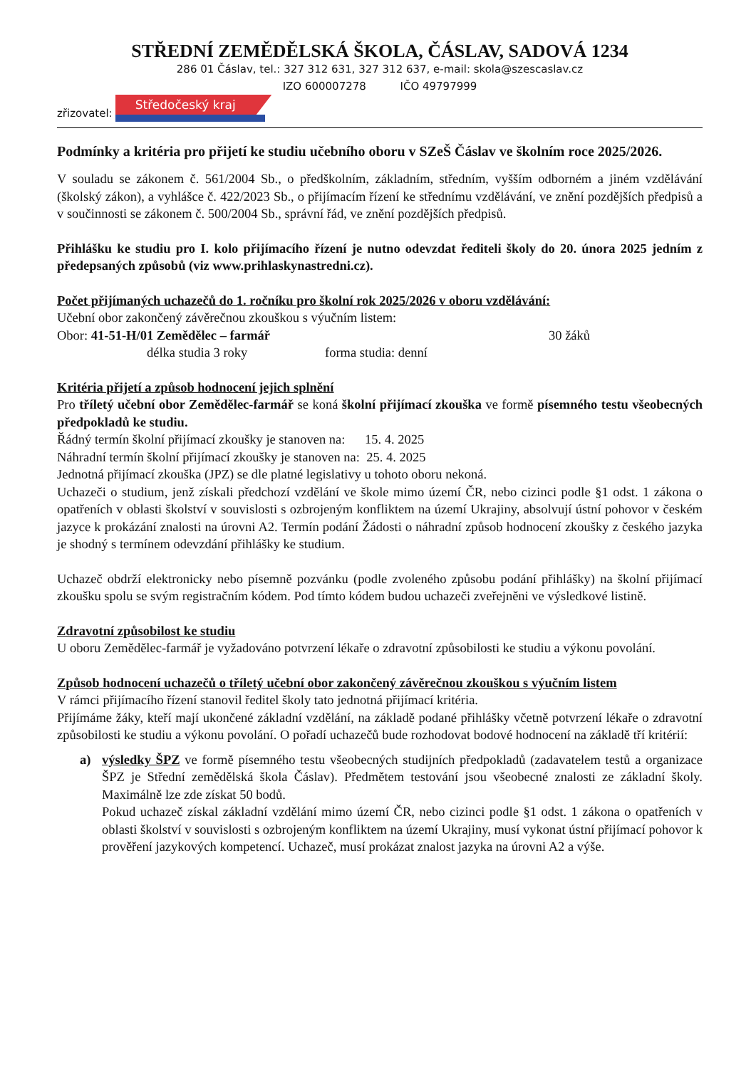STŘEDNÍ ZEMĚDĚLSKÁ ŠKOLA, ČÁSLAV, SADOVÁ 1234
286 01 Čáslav, tel.: 327 312 631, 327 312 637, e-mail: skola@szescaslav.cz
IZO 600007278 IČO 49797999
zřizovatel:
Středočeský kraj
Podmínky a kritéria pro přijetí ke studiu učebního oboru v SZeŠ Čáslav ve školním roce 2025/2026.
V souladu se zákonem č. 561/2004 Sb., o předškolním, základním, středním, vyšším odborném a jiném vzdělávání (školský zákon), a vyhlášce č. 422/2023 Sb., o přijímacím řízení ke střednímu vzdělávání, ve znění pozdějších předpisů a v součinnosti se zákonem č. 500/2004 Sb., správní řád, ve znění pozdějších předpisů.
Přihlášku ke studiu pro I. kolo přijímacího řízení je nutno odevzdat řediteli školy do 20. února 2025 jedním z předepsaných způsobů (viz www.prihlaskynastredni.cz).
Počet přijímaných uchazečů do 1. ročníku pro školní rok 2025/2026 v oboru vzdělávání:
Učební obor zakončený závěrečnou zkouškou s výučním listem:
Obor: 41-51-H/01 Zemědělec – farmář 30 žáků
délka studia 3 roky forma studia: denní
Kritéria přijetí a způsob hodnocení jejich splnění
Pro tříletý učební obor Zemědělec-farmář se koná školní přijímací zkouška ve formě písemného testu všeobecných předpokladů ke studiu.
Řádný termín školní přijímací zkoušky je stanoven na: 15. 4. 2025
Náhradní termín školní přijímací zkoušky je stanoven na: 25. 4. 2025
Jednotná přijímací zkouška (JPZ) se dle platné legislativy u tohoto oboru nekoná.
Uchazeči o studium, jenž získali předchozí vzdělání ve škole mimo území ČR, nebo cizinci podle §1 odst. 1 zákona o opatřeních v oblasti školství v souvislosti s ozbrojeným konfliktem na území Ukrajiny, absolvují ústní pohovor v českém jazyce k prokázání znalosti na úrovni A2. Termín podání Žádosti o náhradní způsob hodnocení zkoušky z českého jazyka je shodný s termínem odevzdání přihlášky ke studium.
Uchazeč obdrží elektronicky nebo písemně pozvánku (podle zvoleného způsobu podání přihlášky) na školní přijímací zkoušku spolu se svým registračním kódem. Pod tímto kódem budou uchazeči zveřejněni ve výsledkové listině.
Zdravotní způsobilost ke studiu
U oboru Zemědělec-farmář je vyžadováno potvrzení lékaře o zdravotní způsobilosti ke studiu a výkonu povolání.
Způsob hodnocení uchazečů o tříletý učební obor zakončený závěrečnou zkouškou s výučním listem
V rámci přijímacího řízení stanovil ředitel školy tato jednotná přijímací kritéria.
Přijímáme žáky, kteří mají ukončené základní vzdělání, na základě podané přihlášky včetně potvrzení lékaře o zdravotní způsobilosti ke studiu a výkonu povolání. O pořadí uchazečů bude rozhodovat bodové hodnocení na základě tří kritérií:
a) výsledky ŠPZ ve formě písemného testu všeobecných studijních předpokladů (zadavatelem testů a organizace ŠPZ je Střední zemědělská škola Čáslav). Předmětem testování jsou všeobecné znalosti ze základní školy. Maximálně lze zde získat 50 bodů.
Pokud uchazeč získal základní vzdělání mimo území ČR, nebo cizinci podle §1 odst. 1 zákona o opatřeních v oblasti školství v souvislosti s ozbrojeným konfliktem na území Ukrajiny, musí vykonat ústní přijímací pohovor k prověření jazykových kompetencí. Uchazeč, musí prokázat znalost jazyka na úrovni A2 a výše.